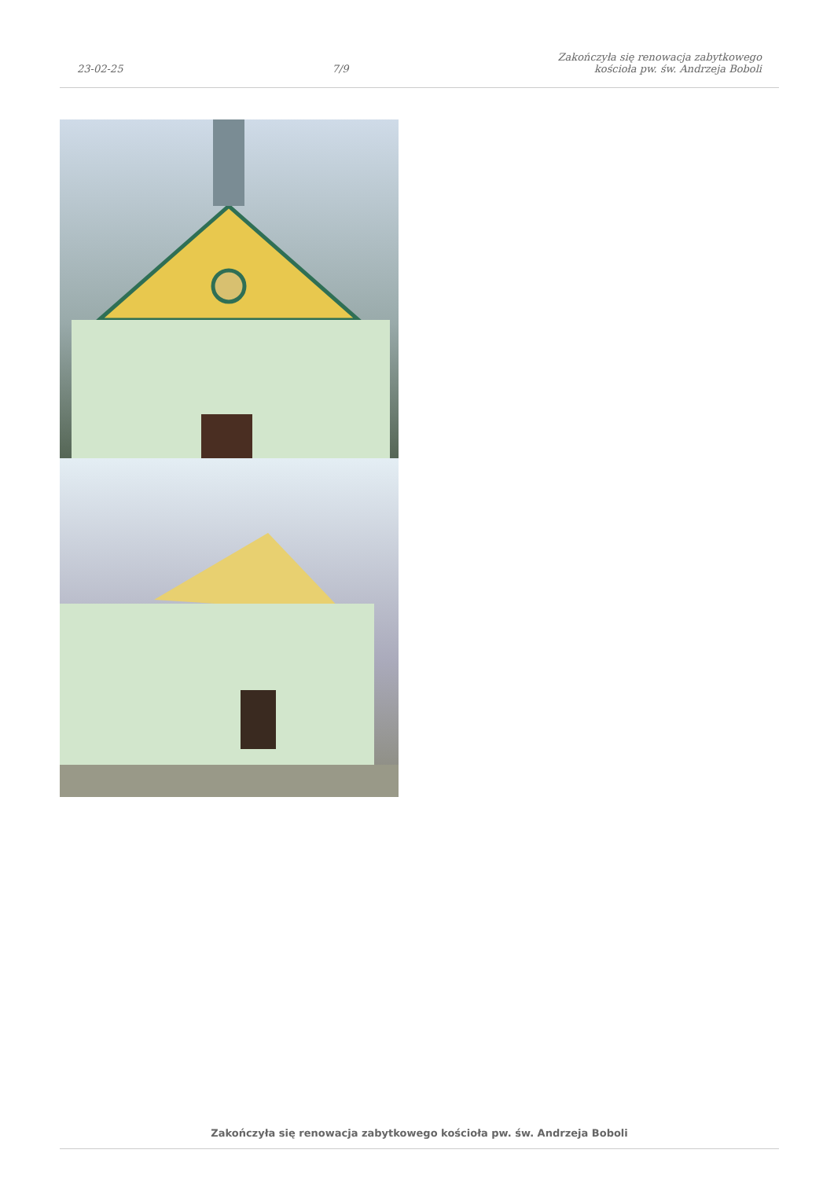23-02-25
7/9
Zakończyła się renowacja zabytkowego
kościoła pw. św. Andrzeja Boboli
Zakończyła się renowacja zabytkowego kościoła pw. św. Andrzeja Boboli